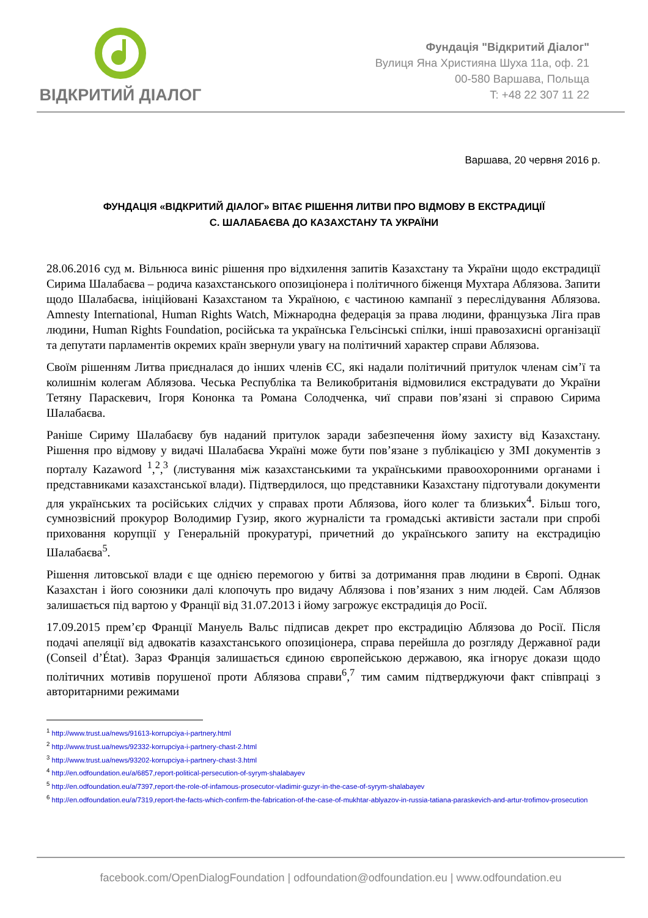ВІДКРИТИЙ ДІАЛОГ
Фундація "Відкритий Діалог"
Вулиця Яна Християна Шуха 11а, оф. 21
00-580 Варшава, Польща
T: +48 22 307 11 22
Варшава, 20 червня 2016 р.
ФУНДАЦІЯ «ВІДКРИТИЙ ДІАЛОГ» ВІТАЄ РІШЕННЯ ЛИТВИ ПРО ВІДМОВУ В ЕКСТРАДИЦІЇ
С. ШАЛАБАЄВА ДО КАЗАХСТАНУ ТА УКРАЇНИ
28.06.2016 суд м. Вільнюса виніс рішення про відхилення запитів Казахстану та України щодо екстрадиції Сирима Шалабаєва – родича казахстанського опозиціонера і політичного біженця Мухтара Аблязова. Запити щодо Шалабаєва, ініційовані Казахстаном та Україною, є частиною кампанії з переслідування Аблязова. Amnesty International, Human Rights Watch, Міжнародна федерація за права людини, французька Ліга прав людини, Human Rights Foundation, російська та українська Гельсінські спілки, інші правозахисні організації та депутати парламентів окремих країн звернули увагу на політичний характер справи Аблязова.
Своїм рішенням Литва приєдналася до інших членів ЄС, які надали політичний притулок членам сім’ї та колишнім колегам Аблязова. Чеська Республіка та Великобританія відмовилися екстрадувати до України Тетяну Параскевич, Ігоря Кононка та Романа Солодченка, чиї справи пов’язані зі справою Сирима Шалабаєва.
Раніше Сириму Шалабаєву був наданий притулок заради забезпечення йому захисту від Казахстану. Рішення про відмову у видачі Шалабаєва Україні може бути пов’язане з публікацією у ЗМІ документів з порталу Kazaword <sup>1</sup>,<sup>2</sup>,<sup>3</sup> (листування між казахстанськими та українськими правоохоронними органами і представниками казахстанської влади). Підтвердилося, що представники Казахстану підготували документи для українських та російських слідчих у справах проти Аблязова, його колег та близьких<sup>4</sup>. Більш того, сумнозвісний прокурор Володимир Гузир, якого журналісти та громадські активісти застали при спробі приховання корупції у Генеральній прокуратурі, причетний до українського запиту на екстрадицію Шалабаєва<sup>5</sup>.
Рішення литовської влади є ще однією перемогою у битві за дотримання прав людини в Європі. Однак Казахстан і його союзники далі клопочуть про видачу Аблязова і пов’язаних з ним людей. Сам Аблязов залишається під вартою у Франції від 31.07.2013 і йому загрожує екстрадиція до Росії.
17.09.2015 прем’єр Франції Мануель Вальс підписав декрет про екстрадицію Аблязова до Росії. Після подачі апеляції від адвокатів казахстанського опозиціонера, справа перейшла до розгляду Державної ради (Conseil d’État). Зараз Франція залишається єдиною європейською державою, яка ігнорує докази щодо політичних мотивів порушеної проти Аблязова справи<sup>6</sup>,<sup>7</sup> тим самим підтверджуючи факт співпраці з авторитарними режимами
<sup>1</sup> http://www.trust.ua/news/91613-korrupciya-i-partnery.html
<sup>2</sup> http://www.trust.ua/news/92332-korrupciya-i-partnery-chast-2.html
<sup>3</sup> http://www.trust.ua/news/93202-korrupciya-i-partnery-chast-3.html
<sup>4</sup> http://en.odfoundation.eu/a/6857,report-political-persecution-of-syrym-shalabayev
<sup>5</sup> http://en.odfoundation.eu/a/7397,report-the-role-of-infamous-prosecutor-vladimir-guzyr-in-the-case-of-syrym-shalabayev
<sup>6</sup> http://en.odfoundation.eu/a/7319,report-the-facts-which-confirm-the-fabrication-of-the-case-of-mukhtar-ablyazov-in-russia-tatiana-paraskevich-and-artur-trofimov-prosecution
facebook.com/OpenDialogFoundation | odfoundation@odfoundation.eu | www.odfoundation.eu